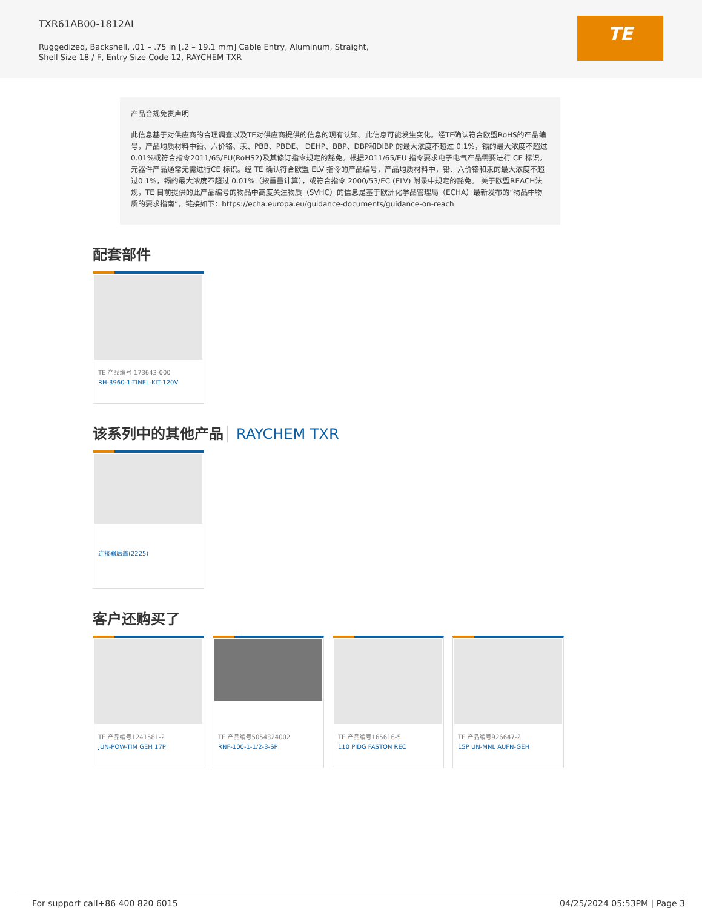TXR61AB00-1812AI
Ruggedized, Backshell, .01 – .75 in [.2 – 19.1 mm] Cable Entry, Aluminum, Straight,
Shell Size 18 / F, Entry Size Code 12, RAYCHEM TXR
TE
产品合规免责声明
此信息基于对供应商的合理调查以及TE对供应商提供的信息的现有认知。此信息可能发生变化。经TE确认符合欧盟RoHS的产品编号，产品均质材料中铅、六价铬、汞、PBB、PBDE、 DEHP、BBP、DBP和DIBP 的最大浓度不超过 0.1%，镉的最大浓度不超过 0.01%或符合指令2011/65/EU(RoHS2)及其修订指令规定的豁免。根据2011/65/EU 指令要求电子电气产品需要进行 CE 标识。元器件产品通常无需进行CE 标识。经 TE 确认符合欧盟 ELV 指令的产品编号，产品均质材料中，铅、六价铬和汞的最大浓度不超过0.1%，镉的最大浓度不超过 0.01%（按重量计算），或符合指令 2000/53/EC (ELV) 附录中规定的豁免。 关于欧盟REACH法规，TE 目前提供的此产品编号的物品中高度关注物质（SVHC）的信息是基于欧洲化学品管理局（ECHA）最新发布的“物品中物质的要求指南”，链接如下：https://echa.europa.eu/guidance-documents/guidance-on-reach
配套部件
TE 产品编号 173643-000
RH-3960-1-TINEL-KIT-120V
该系列中的其他产品 RAYCHEM TXR
连接器后盖(2225)
客户还购买了
TE 产品编号1241581-2
JUN-POW-TIM GEH 17P
TE 产品编号5054324002
RNF-100-1-1/2-3-SP
TE 产品编号165616-5
110 PIDG FASTON REC
TE 产品编号926647-2
15P UN-MNL AUFN-GEH
For support call+86 400 820 6015 04/25/2024 05:53PM | Page 3